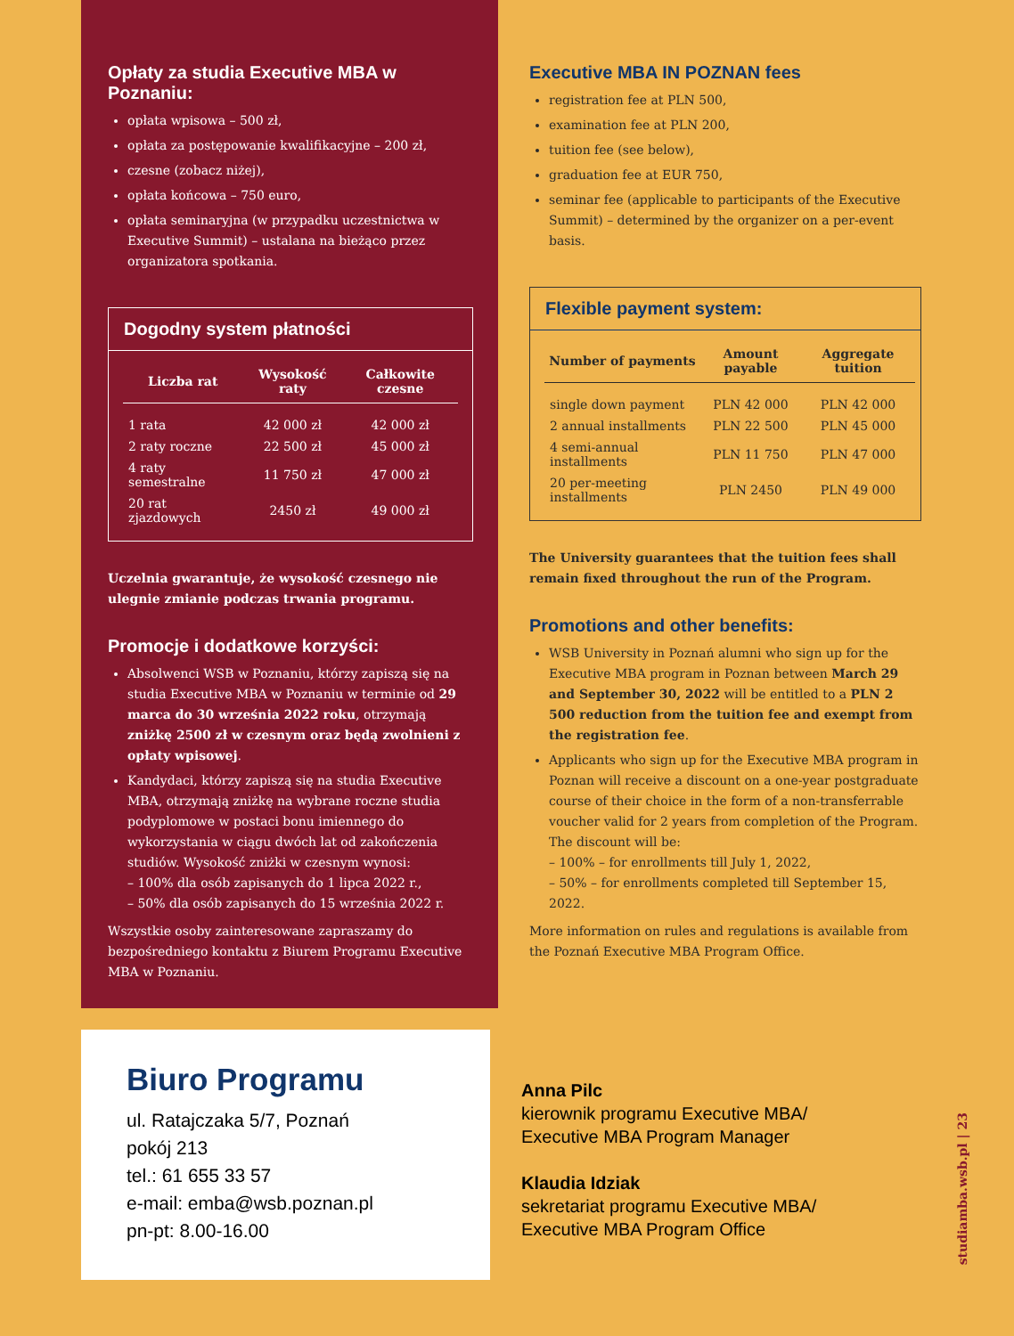Opłaty za studia Executive MBA w Poznaniu:
opłata wpisowa – 500 zł,
opłata za postępowanie kwalifikacyjne – 200 zł,
czesne (zobacz niżej),
opłata końcowa – 750 euro,
opłata seminaryjna (w przypadku uczestnictwa w Executive Summit) – ustalana na bieżąco przez organizatora spotkania.
Dogodny system płatności
| Liczba rat | Wysokość raty | Całkowite czesne |
| --- | --- | --- |
| 1 rata | 42 000 zł | 42 000 zł |
| 2 raty roczne | 22 500 zł | 45 000 zł |
| 4 raty semestralne | 11 750 zł | 47 000 zł |
| 20 rat zjazdowych | 2450 zł | 49 000 zł |
Uczelnia gwarantuje, że wysokość czesnego nie ulegnie zmianie podczas trwania programu.
Promocje i dodatkowe korzyści:
Absolwenci WSB w Poznaniu, którzy zapiszą się na studia Executive MBA w Poznaniu w terminie od 29 marca do 30 września 2022 roku, otrzymają zniżkę 2500 zł w czesnym oraz będą zwolnieni z opłaty wpisowej.
Kandydaci, którzy zapiszą się na studia Executive MBA, otrzymają zniżkę na wybrane roczne studia podyplomowe w postaci bonu imiennego do wykorzystania w ciągu dwóch lat od zakończenia studiów. Wysokość zniżki w czesnym wynosi:
– 100% dla osób zapisanych do 1 lipca 2022 r.,
– 50% dla osób zapisanych do 15 września 2022 r.
Wszystkie osoby zainteresowane zapraszamy do bezpośredniego kontaktu z Biurem Programu Executive MBA w Poznaniu.
Executive MBA IN POZNAN fees
registration fee at PLN 500,
examination fee at PLN 200,
tuition fee (see below),
graduation fee at EUR 750,
seminar fee (applicable to participants of the Executive Summit) – determined by the organizer on a per-event basis.
Flexible payment system:
| Number of payments | Amount payable | Aggregate tuition |
| --- | --- | --- |
| single down payment | PLN 42 000 | PLN 42 000 |
| 2 annual installments | PLN 22 500 | PLN 45 000 |
| 4 semi-annual installments | PLN 11 750 | PLN 47 000 |
| 20 per-meeting installments | PLN 2450 | PLN 49 000 |
The University guarantees that the tuition fees shall remain fixed throughout the run of the Program.
Promotions and other benefits:
WSB University in Poznań alumni who sign up for the Executive MBA program in Poznan between March 29 and September 30, 2022 will be entitled to a PLN 2 500 reduction from the tuition fee and exempt from the registration fee.
Applicants who sign up for the Executive MBA program in Poznan will receive a discount on a one-year postgraduate course of their choice in the form of a non-transferrable voucher valid for 2 years from completion of the Program. The discount will be:
– 100% – for enrollments till July 1, 2022,
– 50% – for enrollments completed till September 15, 2022.
More information on rules and regulations is available from the Poznań Executive MBA Program Office.
Biuro Programu
ul. Ratajczaka 5/7, Poznań
pokój 213
tel.: 61 655 33 57
e-mail: emba@wsb.poznan.pl
pn-pt: 8.00-16.00
Anna Pilc
kierownik programu Executive MBA/
Executive MBA Program Manager
Klaudia Idziak
sekretariat programu Executive MBA/
Executive MBA Program Office
studiamba.wsb.pl | 23